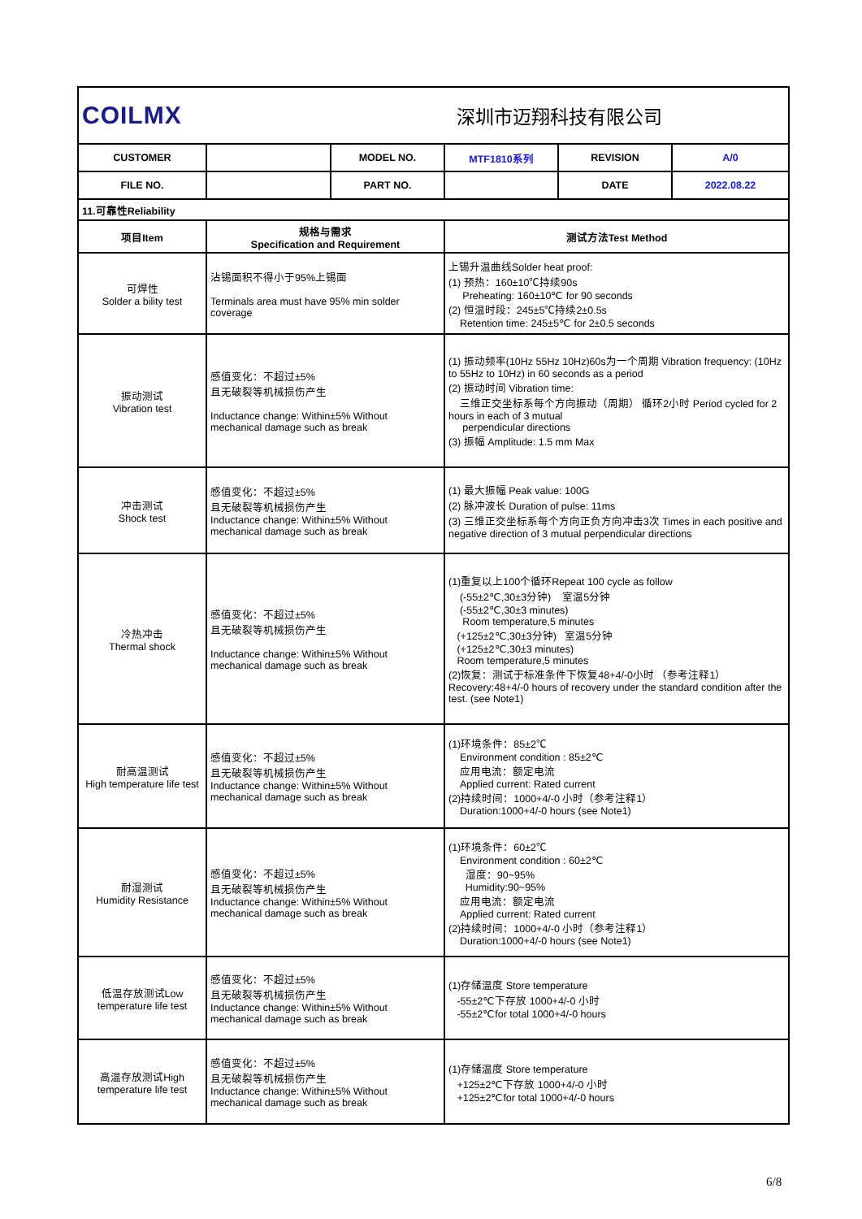| COILMX | | 深圳市迈翔科技有限公司 | | | |
| CUSTOMER | | MODEL NO. | MTF1810系列 | REVISION | A/0 |
| FILE NO. | | PART NO. | | DATE | 2022.08.22 |
| 11.可靠性Reliability | | | | | |
| 项目Item | 规格与需求 Specification and Requirement | | 测试方法Test Method | | |
| 可焊性 Solder a bility test | 沾锡面积不得小于95%上锡面 Terminals area must have 95% min solder coverage | | 上锡升温曲线Solder heat proof: (1) 预热：160±10℃持续90s Preheating: 160±10℃ for 90 seconds (2) 恒温时段：245±5℃持续2±0.5s Retention time: 245±5℃ for 2±0.5 seconds | | |
| 振动测试 Vibration test | 感值变化：不超过±5% 且无破裂等机械损伤产生 Inductance change: Within±5% Without mechanical damage such as break | | (1) 振动频率(10Hz 55Hz 10Hz)60s为一个周期 Vibration frequency: (10Hz to 55Hz to 10Hz) in 60 seconds as a period (2) 振动时间 Vibration time: 三维正交坐标系每个方向振动（周期） 循环2小时 Period cycled for 2 hours in each of 3 mutual perpendicular directions (3) 振幅 Amplitude: 1.5 mm Max | | |
| 冲击测试 Shock test | 感值变化：不超过±5% 且无破裂等机械损伤产生 Inductance change: Within±5% Without mechanical damage such as break | | (1) 最大振幅 Peak value: 100G (2) 脉冲波长 Duration of pulse: 11ms (3) 三维正交坐标系每个方向正负方向冲击3次 Times in each positive and negative direction of 3 mutual perpendicular directions | | |
| 冷热冲击 Thermal shock | 感值变化：不超过±5% 且无破裂等机械损伤产生 Inductance change: Within±5% Without mechanical damage such as break | | (1)重复以上100个循环Repeat 100 cycle as follow (-55±2℃,30±3分钟) 室温5分钟 (-55±2℃,30±3 minutes) Room temperature,5 minutes (+125±2℃,30±3分钟) 室温5分钟 (+125±2℃,30±3 minutes) Room temperature,5 minutes (2)恢复：测试于标准条件下恢复48+4/-0小时 （参考注释1）Recovery:48+4/-0 hours of recovery under the standard condition after the test. (see Note1) | | |
| 耐高温测试 High temperature life test | 感值变化：不超过±5% 且无破裂等机械损伤产生 Inductance change: Within±5% Without mechanical damage such as break | | (1)环境条件：85±2℃ Environment condition : 85±2℃ 应用电流：额定电流 Applied current: Rated current (2)持续时间：1000+4/-0 小时（参考注释1） Duration:1000+4/-0 hours (see Note1) | | |
| 耐湿测试 Humidity Resistance | 感值变化：不超过±5% 且无破裂等机械损伤产生 Inductance change: Within±5% Without mechanical damage such as break | | (1)环境条件：60±2℃ Environment condition : 60±2℃ 湿度：90~95% Humidity:90~95% 应用电流：额定电流 Applied current: Rated current (2)持续时间：1000+4/-0 小时（参考注释1） Duration:1000+4/-0 hours (see Note1) | | |
| 低温存放测试Low temperature life test | 感值变化：不超过±5% 且无破裂等机械损伤产生 Inductance change: Within±5% Without mechanical damage such as break | | (1)存储温度 Store temperature -55±2℃下存放 1000+4/-0 小时 -55±2℃for total 1000+4/-0 hours | | |
| 高温存放测试High temperature life test | 感值变化：不超过±5% 且无破裂等机械损伤产生 Inductance change: Within±5% Without mechanical damage such as break | | (1)存储温度 Store temperature +125±2℃下存放 1000+4/-0 小时 +125±2℃for total 1000+4/-0 hours | | |
6/8